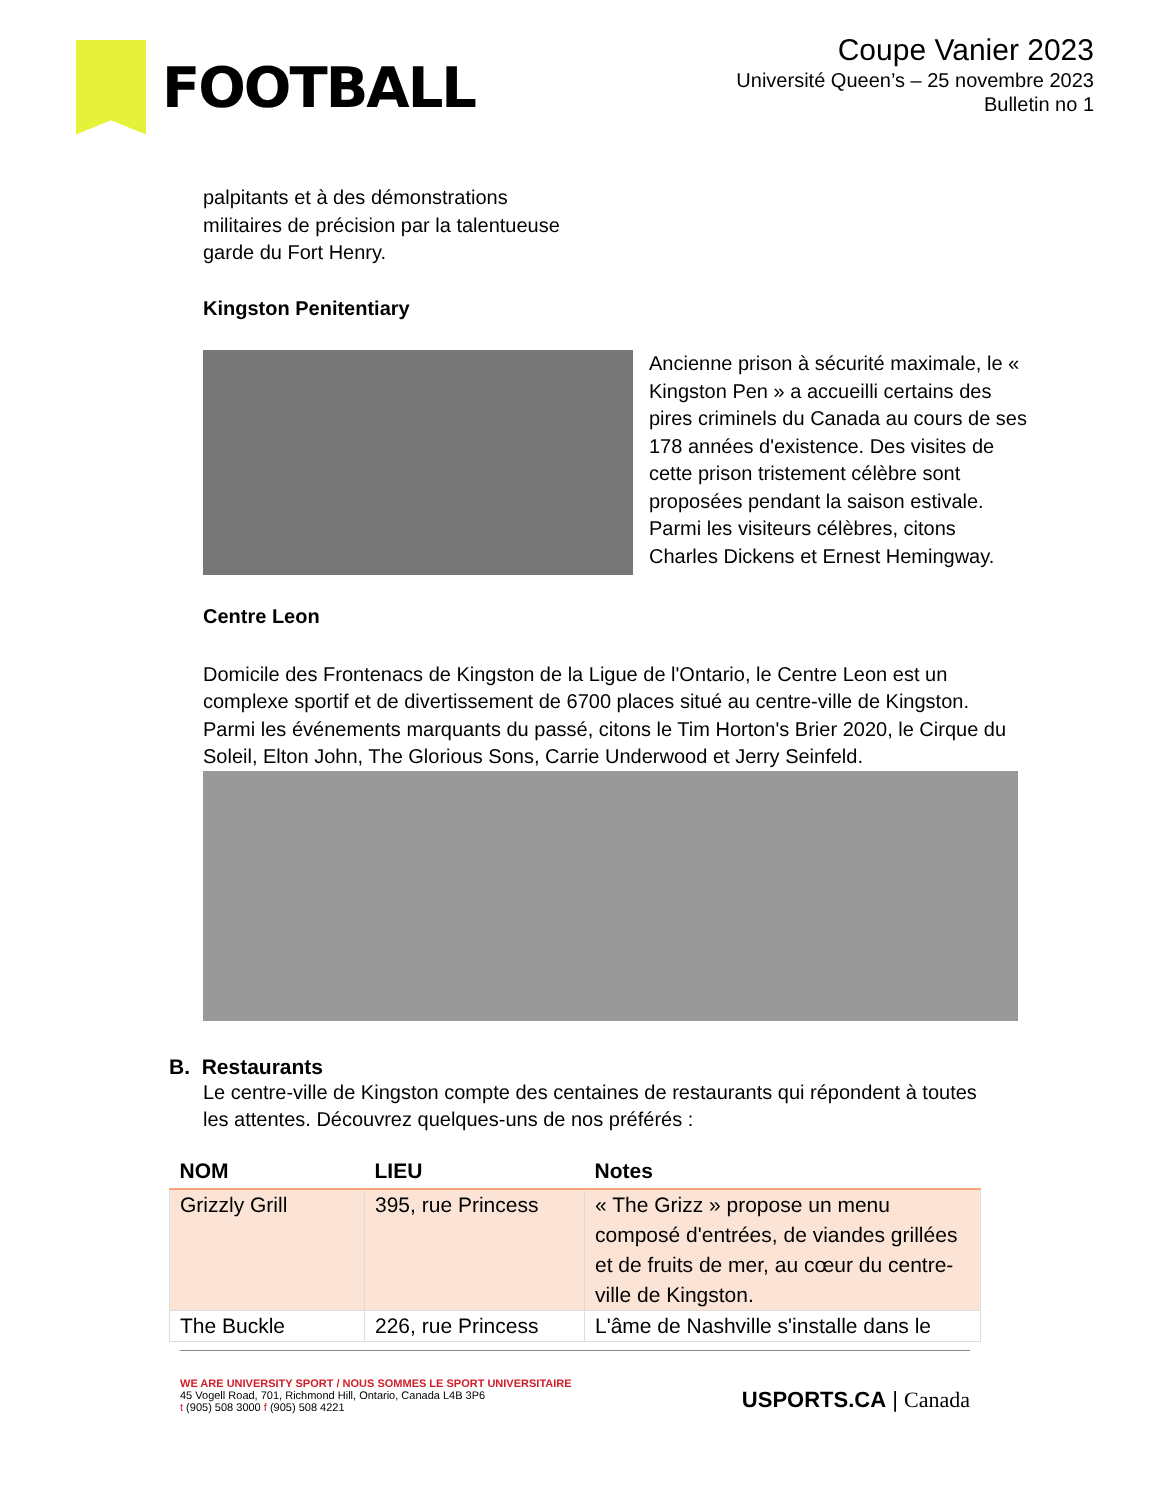FOOTBALL
Coupe Vanier 2023
Université Queen’s – 25 novembre 2023
Bulletin no 1
palpitants et à des démonstrations militaires de précision par la talentueuse garde du Fort Henry.
Kingston Penitentiary
Ancienne prison à sécurité maximale, le « Kingston Pen » a accueilli certains des pires criminels du Canada au cours de ses 178 années d'existence. Des visites de cette prison tristement célèbre sont proposées pendant la saison estivale. Parmi les visiteurs célèbres, citons Charles Dickens et Ernest Hemingway.
Centre Leon
Domicile des Frontenacs de Kingston de la Ligue de l'Ontario, le Centre Leon est un complexe sportif et de divertissement de 6700 places situé au centre-ville de Kingston. Parmi les événements marquants du passé, citons le Tim Horton's Brier 2020, le Cirque du Soleil, Elton John, The Glorious Sons, Carrie Underwood et Jerry Seinfeld.
B. Restaurants
Le centre-ville de Kingston compte des centaines de restaurants qui répondent à toutes les attentes. Découvrez quelques-uns de nos préférés :
| NOM | LIEU | Notes |
| --- | --- | --- |
| Grizzly Grill | 395, rue Princess | « The Grizz » propose un menu composé d'entrées, de viandes grillées et de fruits de mer, au cœur du centre-ville de Kingston. |
| The Buckle | 226, rue Princess | L'âme de Nashville s'installe dans le |
WE ARE UNIVERSITY SPORT / NOUS SOMMES LE SPORT UNIVERSITAIRE
45 Vogell Road, 701, Richmond Hill, Ontario, Canada L4B 3P6
t (905) 508 3000 f (905) 508 4221
USPORTS.CA | Canada